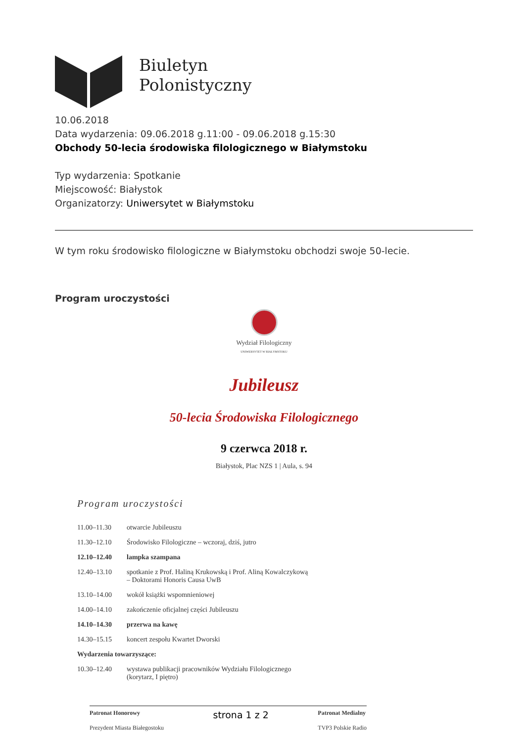Biuletyn
Polonistyczny
10.06.2018
Data wydarzenia: 09.06.2018 g.11:00 - 09.06.2018 g.15:30
Obchody 50-lecia środowiska filologicznego w Białymstoku
Typ wydarzenia: Spotkanie
Miejscowość: Białystok
Organizatorzy: Uniwersytet w Białymstoku
W tym roku środowisko filologiczne w Białymstoku obchodzi swoje 50-lecie.
Program uroczystości
Wydział Filologiczny
UNIWERSYTET W BIAŁYMSTOKU
Jubileusz
50-lecia Środowiska Filologicznego
9 czerwca 2018 r.
Białystok, Plac NZS 1 | Aula, s. 94
Program uroczystości
| 11.00–11.30 | otwarcie Jubileuszu |
| 11.30–12.10 | Środowisko Filologiczne – wczoraj, dziś, jutro |
| 12.10–12.40 | lampka szampana |
| 12.40–13.10 | spotkanie z Prof. Haliną Krukowską i Prof. Aliną Kowalczykową – Doktorami Honoris Causa UwB |
| 13.10–14.00 | wokół książki wspomnieniowej |
| 14.00–14.10 | zakończenie oficjalnej części Jubileuszu |
| 14.10–14.30 | przerwa na kawę |
| 14.30–15.15 | koncert zespołu Kwartet Dworski |
| Wydarzenia towarzyszące: | |
| 10.30–12.40 | wystawa publikacji pracowników Wydziału Filologicznego (korytarz, I piętro) |
Patronat Honorowy
Prezydent Miasta Białegostoku
strona 1 z 2
Patronat Medialny
TVP3 Polskie Radio